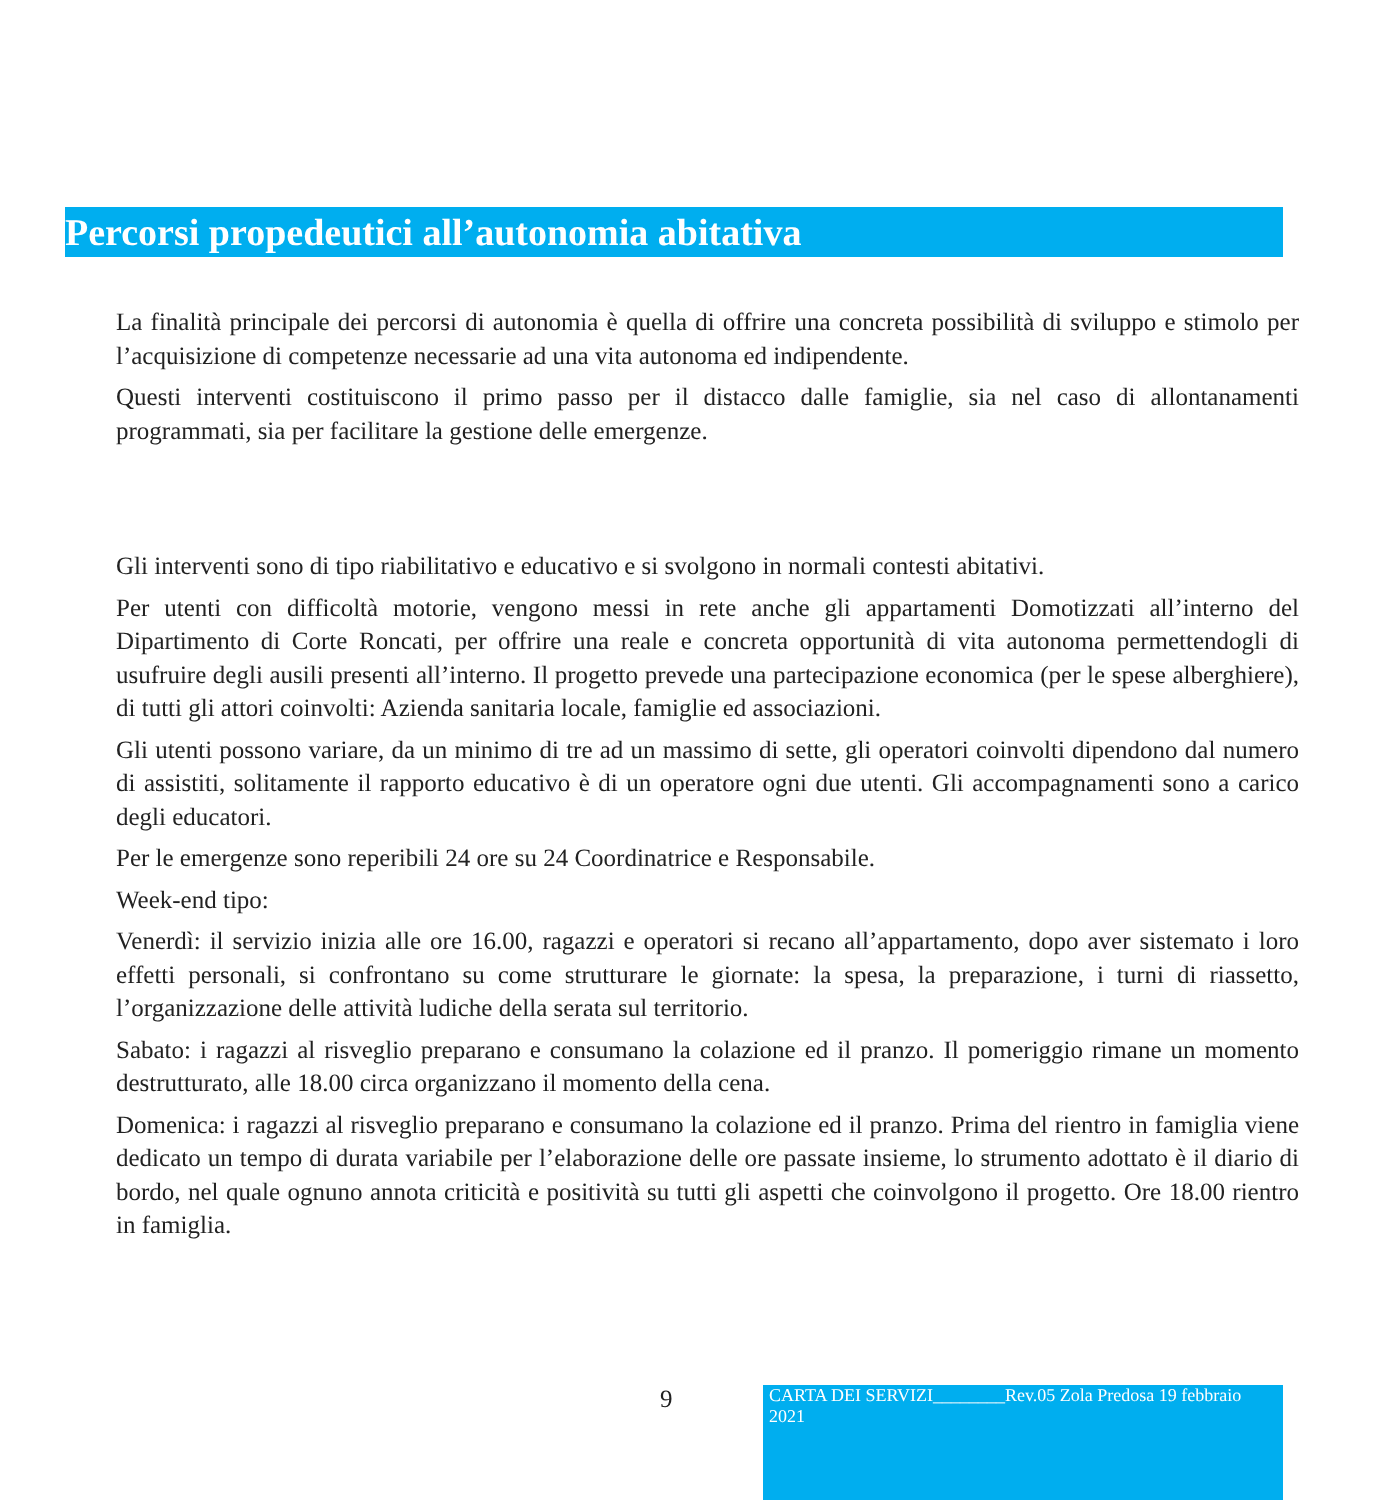Percorsi propedeutici all’autonomia abitativa
La finalità principale dei percorsi di autonomia è quella di offrire una concreta possibilità di sviluppo e stimolo per l’acquisizione di competenze necessarie ad una vita autonoma ed indipendente.
Questi interventi costituiscono il primo passo per il distacco dalle famiglie, sia nel caso di allontanamenti programmati, sia per facilitare la gestione delle emergenze.
Gli interventi sono di tipo riabilitativo e educativo e si svolgono in normali contesti abitativi.
Per utenti con difficoltà motorie, vengono messi in rete anche gli appartamenti Domotizzati all’interno del Dipartimento di Corte Roncati, per offrire una reale e concreta opportunità di vita autonoma permettendogli di usufruire degli ausili presenti all’interno. Il progetto prevede una partecipazione economica (per le spese alberghiere), di tutti gli attori coinvolti: Azienda sanitaria locale, famiglie ed associazioni.
Gli utenti possono variare, da un minimo di tre ad un massimo di sette, gli operatori coinvolti dipendono dal numero di assistiti, solitamente il rapporto educativo è di un operatore ogni due utenti. Gli accompagnamenti sono a carico degli educatori.
Per le emergenze sono reperibili 24 ore su 24 Coordinatrice e Responsabile.
Week-end tipo:
Venerdì: il servizio inizia alle ore 16.00, ragazzi e operatori si recano all’appartamento, dopo aver sistemato i loro effetti personali, si confrontano su come strutturare le giornate: la spesa, la preparazione, i turni di riassetto, l’organizzazione delle attività ludiche della serata sul territorio.
Sabato: i ragazzi al risveglio preparano e consumano la colazione ed il pranzo. Il pomeriggio rimane un momento destrutturato, alle 18.00 circa organizzano il momento della cena.
Domenica: i ragazzi al risveglio preparano e consumano la colazione ed il pranzo. Prima del rientro in famiglia viene dedicato un tempo di durata variabile per l’elaborazione delle ore passate insieme, lo strumento adottato è il diario di bordo, nel quale ognuno annota criticità e positività su tutti gli aspetti che coinvolgono il progetto. Ore 18.00 rientro in famiglia.
9
CARTA DEI SERVIZI________Rev.05 Zola Predosa 19 febbraio 2021